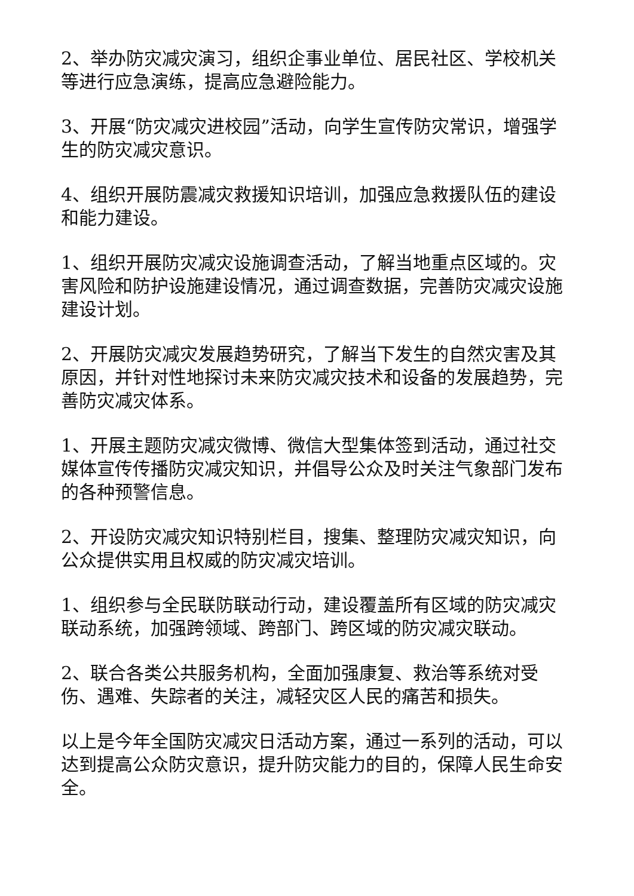2、举办防灾减灾演习，组织企事业单位、居民社区、学校机关等进行应急演练，提高应急避险能力。
3、开展“防灾减灾进校园”活动，向学生宣传防灾常识，增强学生的防灾减灾意识。
4、组织开展防震减灾救援知识培训，加强应急救援队伍的建设和能力建设。
1、组织开展防灾减灾设施调查活动，了解当地重点区域的。灾害风险和防护设施建设情况，通过调查数据，完善防灾减灾设施建设计划。
2、开展防灾减灾发展趋势研究，了解当下发生的自然灾害及其原因，并针对性地探讨未来防灾减灾技术和设备的发展趋势，完善防灾减灾体系。
1、开展主题防灾减灾微博、微信大型集体签到活动，通过社交媒体宣传传播防灾减灾知识，并倡导公众及时关注气象部门发布的各种预警信息。
2、开设防灾减灾知识特别栏目，搜集、整理防灾减灾知识，向公众提供实用且权威的防灾减灾培训。
1、组织参与全民联防联动行动，建设覆盖所有区域的防灾减灾联动系统，加强跨领域、跨部门、跨区域的防灾减灾联动。
2、联合各类公共服务机构，全面加强康复、救治等系统对受伤、遇难、失踪者的关注，减轻灾区人民的痛苦和损失。
以上是今年全国防灾减灾日活动方案，通过一系列的活动，可以达到提高公众防灾意识，提升防灾能力的目的，保障人民生命安全。